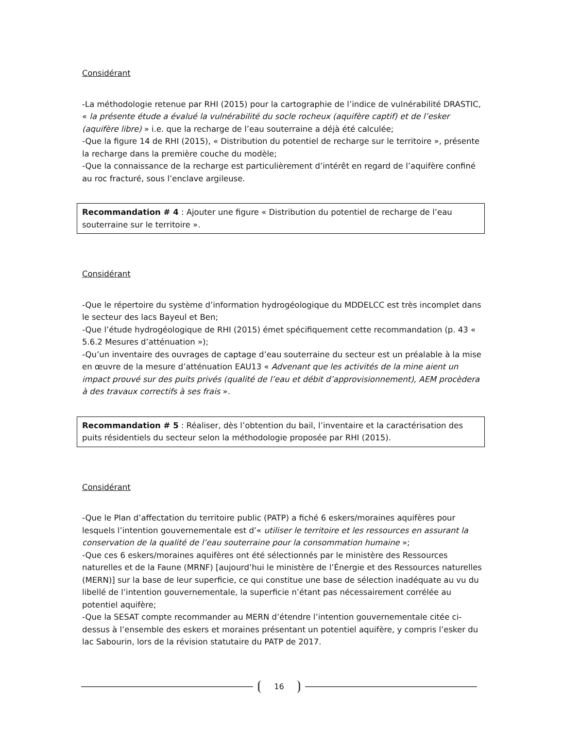Considérant
-La méthodologie retenue par RHI (2015) pour la cartographie de l’indice de vulnérabilité DRASTIC, « la présente étude a évalué la vulnérabilité du socle rocheux (aquifère captif) et de l’esker (aquifère libre) » i.e. que la recharge de l’eau souterraine a déjà été calculée;
-Que la figure 14 de RHI (2015), « Distribution du potentiel de recharge sur le territoire », présente la recharge dans la première couche du modèle;
-Que la connaissance de la recharge est particulièrement d’intérêt en regard de l’aquifère confiné au roc fracturé, sous l’enclave argileuse.
Recommandation # 4 : Ajouter une figure « Distribution du potentiel de recharge de l’eau souterraine sur le territoire ».
Considérant
-Que le répertoire du système d’information hydrogéologique du MDDELCC est très incomplet dans le secteur des lacs Bayeul et Ben;
-Que l’étude hydrogéologique de RHI (2015) émet spécifiquement cette recommandation (p. 43 « 5.6.2 Mesures d’atténuation »);
-Qu’un inventaire des ouvrages de captage d’eau souterraine du secteur est un préalable à la mise en œuvre de la mesure d’atténuation EAU13 « Advenant que les activités de la mine aient un impact prouvé sur des puits privés (qualité de l’eau et débit d’approvisionnement), AEM procèdera à des travaux correctifs à ses frais ».
Recommandation # 5 : Réaliser, dès l’obtention du bail, l’inventaire et la caractérisation des puits résidentiels du secteur selon la méthodologie proposée par RHI (2015).
Considérant
-Que le Plan d’affectation du territoire public (PATP) a fiché 6 eskers/moraines aquifères pour lesquels l’intention gouvernementale est d’« utiliser le territoire et les ressources en assurant la conservation de la qualité de l’eau souterraine pour la consommation humaine »;
-Que ces 6 eskers/moraines aquifères ont été sélectionnés par le ministère des Ressources naturelles et de la Faune (MRNF) [aujourd’hui le ministère de l’Énergie et des Ressources naturelles (MERN)] sur la base de leur superficie, ce qui constitue une base de sélection inadéquate au vu du libellé de l’intention gouvernementale, la superficie n’étant pas nécessairement corrélée au potentiel aquifère;
-Que la SESAT compte recommander au MERN d’étendre l’intention gouvernementale citée ci-dessus à l’ensemble des eskers et moraines présentant un potentiel aquifère, y compris l’esker du lac Sabourin, lors de la révision statutaire du PATP de 2017.
16